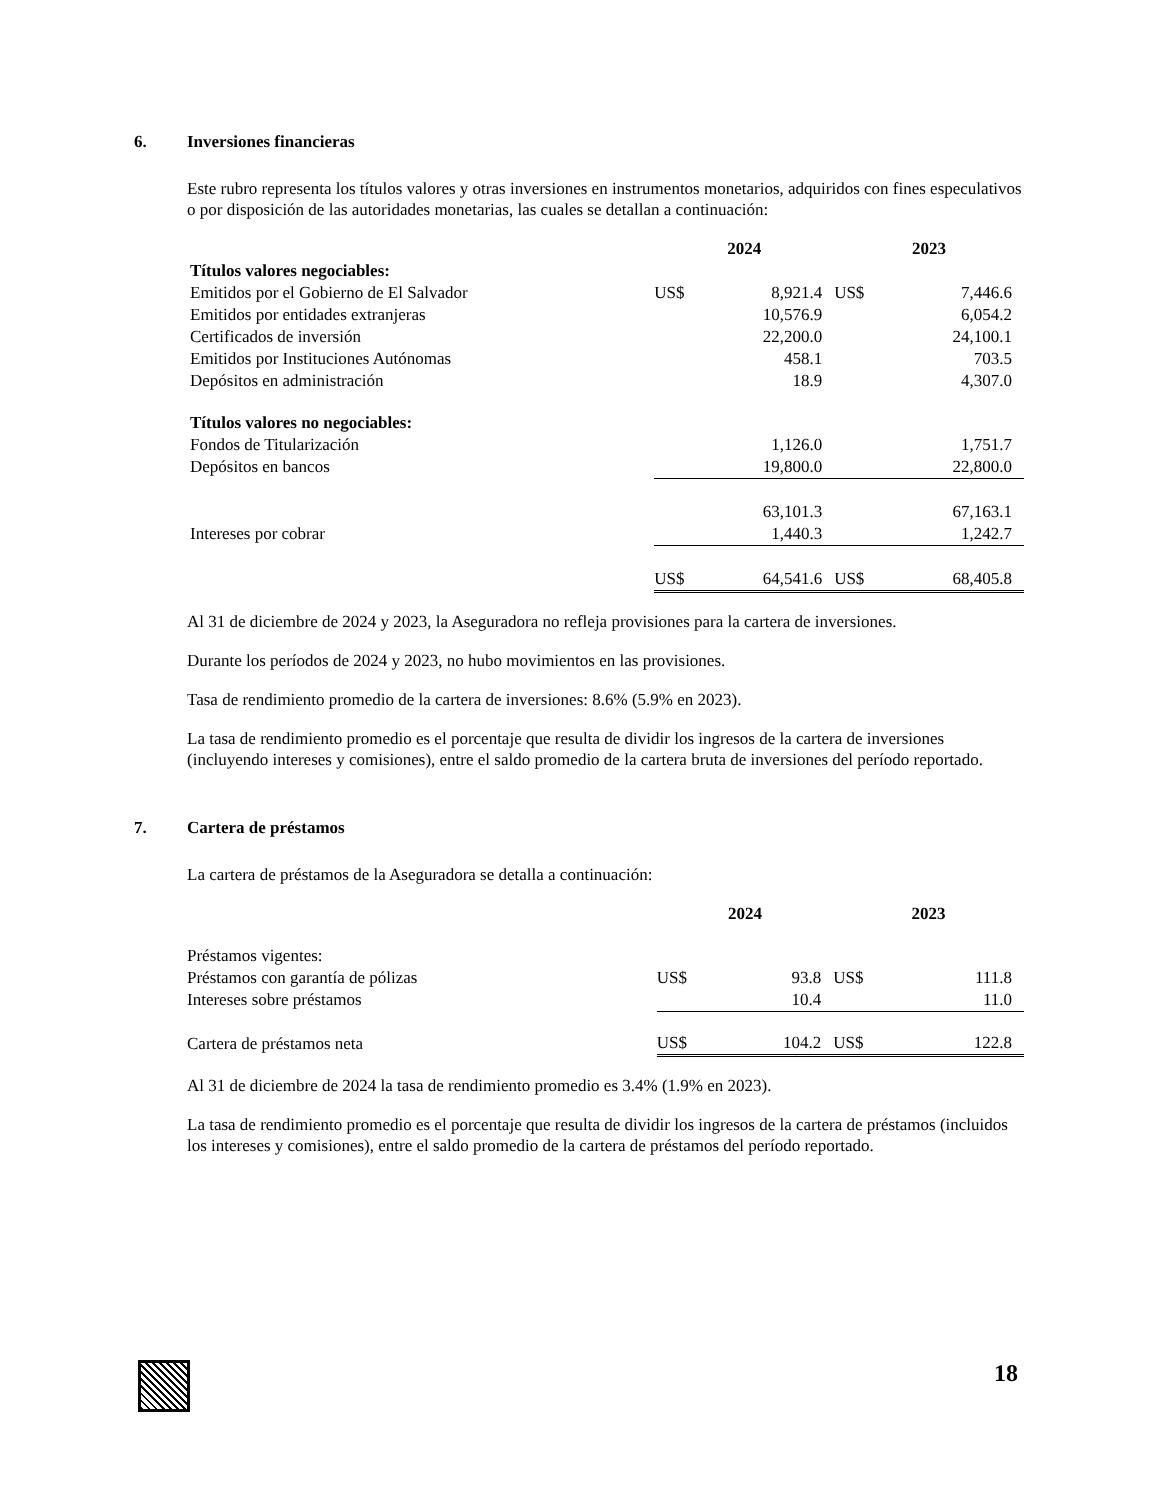6. Inversiones financieras
Este rubro representa los títulos valores y otras inversiones en instrumentos monetarios, adquiridos con fines especulativos o por disposición de las autoridades monetarias, las cuales se detallan a continuación:
| | 2024 | | 2023 | |
| --- | --- | --- | --- | --- |
| Títulos valores negociables: | | | | |
| Emitidos por el Gobierno de El Salvador | US$ | 8,921.4 | US$ | 7,446.6 |
| Emitidos por entidades extranjeras | | 10,576.9 | | 6,054.2 |
| Certificados de inversión | | 22,200.0 | | 24,100.1 |
| Emitidos por Instituciones Autónomas | | 458.1 | | 703.5 |
| Depósitos en administración | | 18.9 | | 4,307.0 |
| Títulos valores no negociables: | | | | |
| Fondos de Titularización | | 1,126.0 | | 1,751.7 |
| Depósitos en bancos | | 19,800.0 | | 22,800.0 |
| | | 63,101.3 | | 67,163.1 |
| Intereses por cobrar | | 1,440.3 | | 1,242.7 |
| | US$ | 64,541.6 | US$ | 68,405.8 |
Al 31 de diciembre de 2024 y 2023, la Aseguradora no refleja provisiones para la cartera de inversiones.
Durante los períodos de 2024 y 2023, no hubo movimientos en las provisiones.
Tasa de rendimiento promedio de la cartera de inversiones: 8.6% (5.9% en 2023).
La tasa de rendimiento promedio es el porcentaje que resulta de dividir los ingresos de la cartera de inversiones (incluyendo intereses y comisiones), entre el saldo promedio de la cartera bruta de inversiones del período reportado.
7. Cartera de préstamos
La cartera de préstamos de la Aseguradora se detalla a continuación:
| | 2024 | | 2023 | |
| --- | --- | --- | --- | --- |
| Préstamos vigentes: | | | | |
| Préstamos con garantía de pólizas | US$ | 93.8 | US$ | 111.8 |
| Intereses sobre préstamos | | 10.4 | | 11.0 |
| Cartera de préstamos neta | US$ | 104.2 | US$ | 122.8 |
Al 31 de diciembre de 2024 la tasa de rendimiento promedio es 3.4% (1.9% en 2023).
La tasa de rendimiento promedio es el porcentaje que resulta de dividir los ingresos de la cartera de préstamos (incluidos los intereses y comisiones), entre el saldo promedio de la cartera de préstamos del período reportado.
18